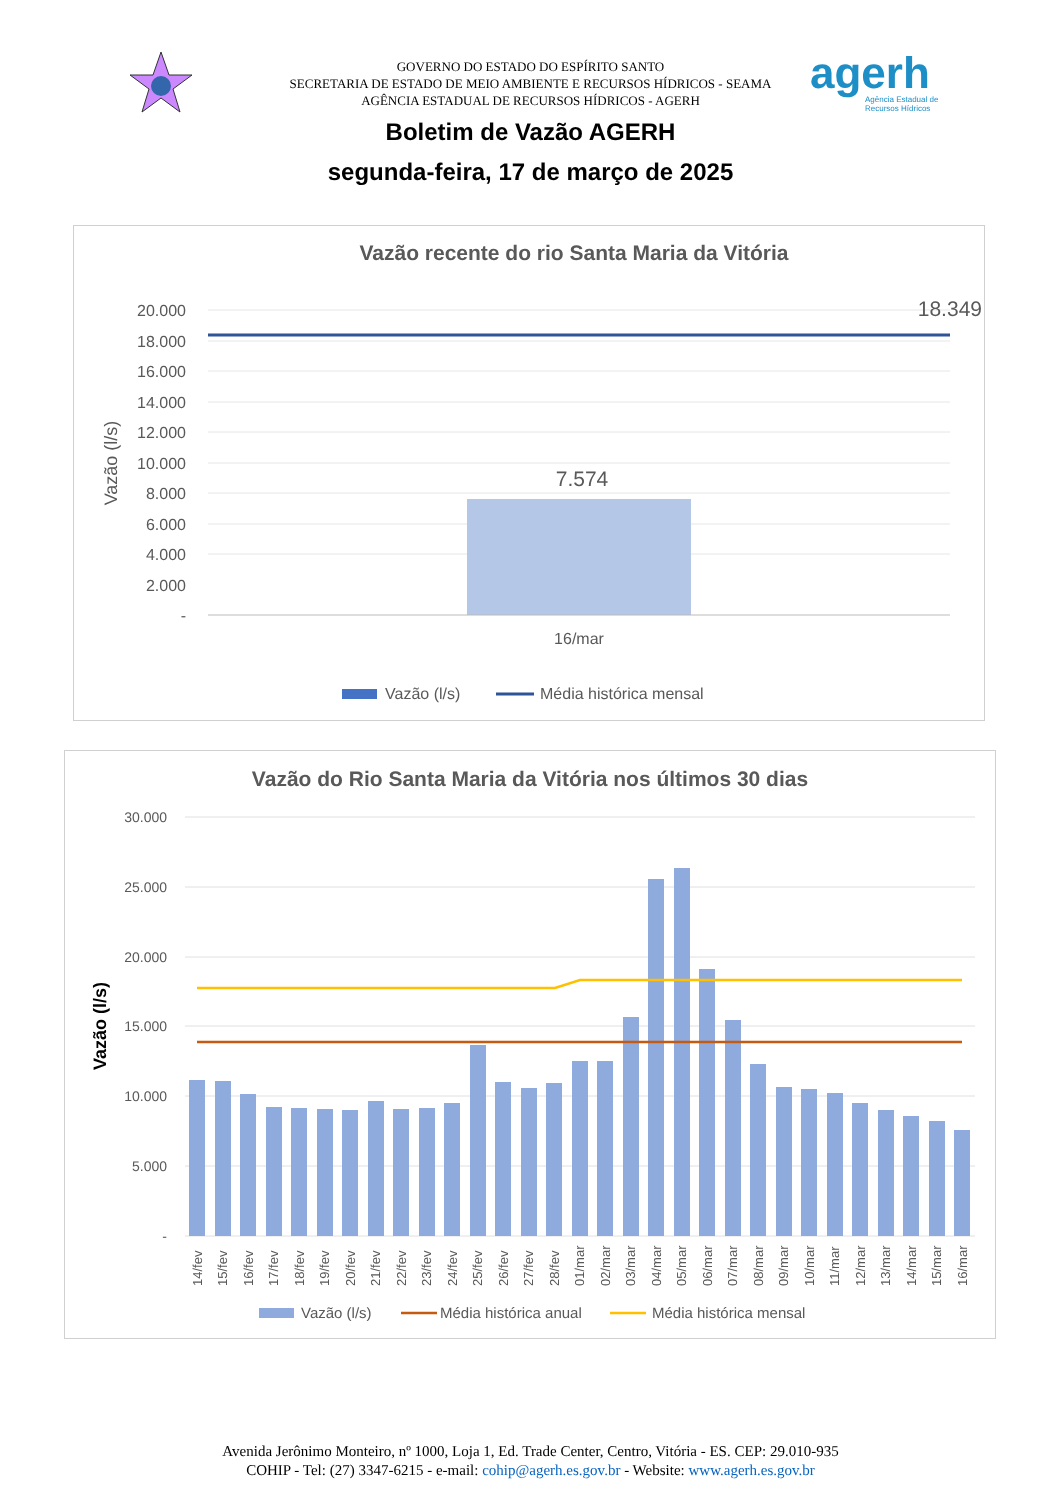GOVERNO DO ESTADO DO ESPÍRITO SANTO
SECRETARIA DE ESTADO DE MEIO AMBIENTE E RECURSOS HÍDRICOS - SEAMA
AGÊNCIA ESTADUAL DE RECURSOS HÍDRICOS - AGERH
agerh
Agência Estadual de
Recursos Hídricos
Boletim de Vazão AGERH
segunda-feira, 17 de março de 2025
Vazão recente do rio Santa Maria da Vitória
Vazão (l/s)
20.000
18.000
16.000
14.000
12.000
10.000
8.000
6.000
4.000
2.000
-
7.574
18.349
16/mar
Vazão (l/s)
Média histórica mensal
Vazão do Rio Santa Maria da Vitória nos últimos 30 dias
Vazão (l/s)
30.000
25.000
20.000
15.000
10.000
5.000
-
14/fev
15/fev
16/fev
17/fev
18/fev
19/fev
20/fev
21/fev
22/fev
23/fev
24/fev
25/fev
26/fev
27/fev
28/fev
01/mar
02/mar
03/mar
04/mar
05/mar
06/mar
07/mar
08/mar
09/mar
10/mar
11/mar
12/mar
13/mar
14/mar
15/mar
16/mar
Vazão (l/s)
Média histórica anual
Média histórica mensal
Avenida Jerônimo Monteiro, nº 1000, Loja 1, Ed. Trade Center, Centro, Vitória - ES. CEP: 29.010-935
COHIP - Tel: (27) 3347-6215 - e-mail: cohip@agerh.es.gov.br - Website: www.agerh.es.gov.br